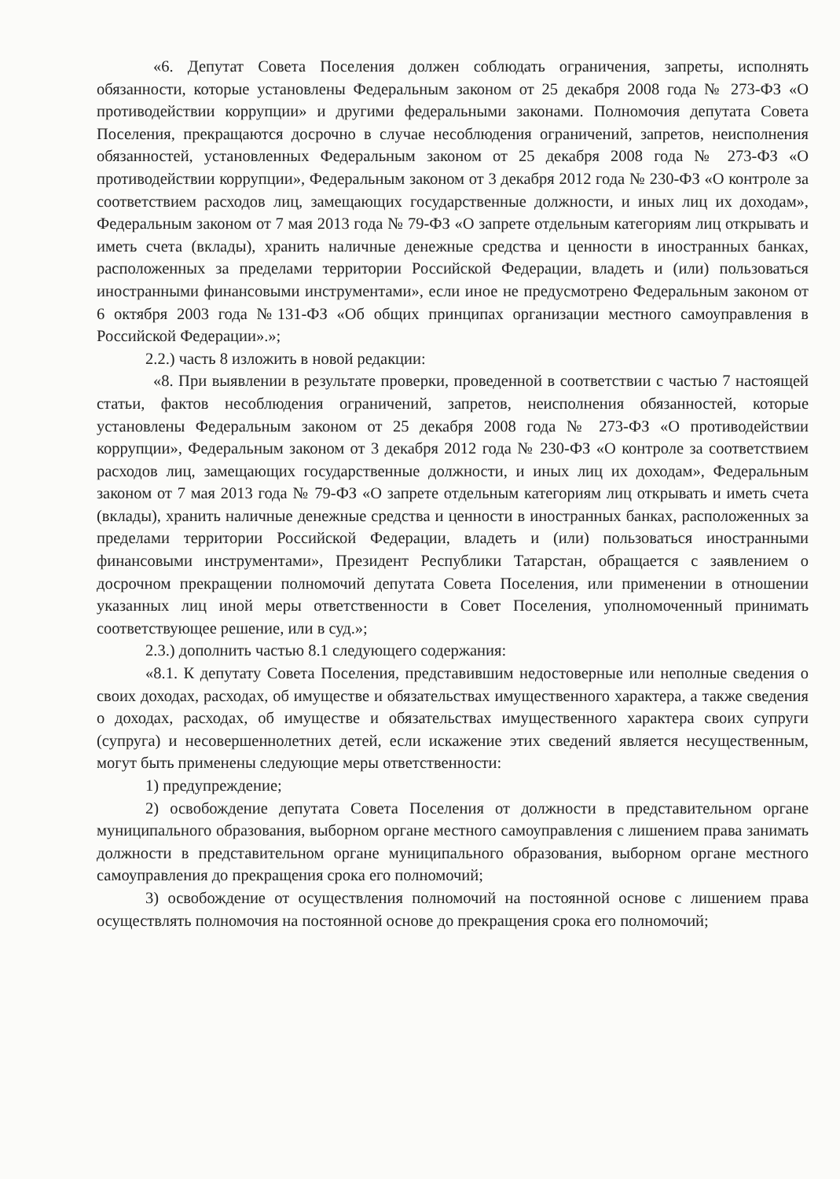«6. Депутат Совета Поселения должен соблюдать ограничения, запреты, исполнять обязанности, которые установлены Федеральным законом от 25 декабря 2008 года № 273-ФЗ «О противодействии коррупции» и другими федеральными законами. Полномочия депутата Совета Поселения, прекращаются досрочно в случае несоблюдения ограничений, запретов, неисполнения обязанностей, установленных Федеральным законом от 25 декабря 2008 года № 273-ФЗ «О противодействии коррупции», Федеральным законом от 3 декабря 2012 года № 230-ФЗ «О контроле за соответствием расходов лиц, замещающих государственные должности, и иных лиц их доходам», Федеральным законом от 7 мая 2013 года № 79-ФЗ «О запрете отдельным категориям лиц открывать и иметь счета (вклады), хранить наличные денежные средства и ценности в иностранных банках, расположенных за пределами территории Российской Федерации, владеть и (или) пользоваться иностранными финансовыми инструментами», если иное не предусмотрено Федеральным законом от 6 октября 2003 года №131-ФЗ «Об общих принципах организации местного самоуправления в Российской Федерации».»;
2.2.) часть 8 изложить в новой редакции:
«8. При выявлении в результате проверки, проведенной в соответствии с частью 7 настоящей статьи, фактов несоблюдения ограничений, запретов, неисполнения обязанностей, которые установлены Федеральным законом от 25 декабря 2008 года № 273-ФЗ «О противодействии коррупции», Федеральным законом от 3 декабря 2012 года № 230-ФЗ «О контроле за соответствием расходов лиц, замещающих государственные должности, и иных лиц их доходам», Федеральным законом от 7 мая 2013 года № 79-ФЗ «О запрете отдельным категориям лиц открывать и иметь счета (вклады), хранить наличные денежные средства и ценности в иностранных банках, расположенных за пределами территории Российской Федерации, владеть и (или) пользоваться иностранными финансовыми инструментами», Президент Республики Татарстан, обращается с заявлением о досрочном прекращении полномочий депутата Совета Поселения, или применении в отношении указанных лиц иной меры ответственности в Совет Поселения, уполномоченный принимать соответствующее решение, или в суд.»;
2.3.) дополнить частью 8.1 следующего содержания:
«8.1. К депутату Совета Поселения, представившим недостоверные или неполные сведения о своих доходах, расходах, об имуществе и обязательствах имущественного характера, а также сведения о доходах, расходах, об имуществе и обязательствах имущественного характера своих супруги (супруга) и несовершеннолетних детей, если искажение этих сведений является несущественным, могут быть применены следующие меры ответственности:
1) предупреждение;
2) освобождение депутата Совета Поселения от должности в представительном органе муниципального образования, выборном органе местного самоуправления с лишением права занимать должности в представительном органе муниципального образования, выборном органе местного самоуправления до прекращения срока его полномочий;
3) освобождение от осуществления полномочий на постоянной основе с лишением права осуществлять полномочия на постоянной основе до прекращения срока его полномочий;